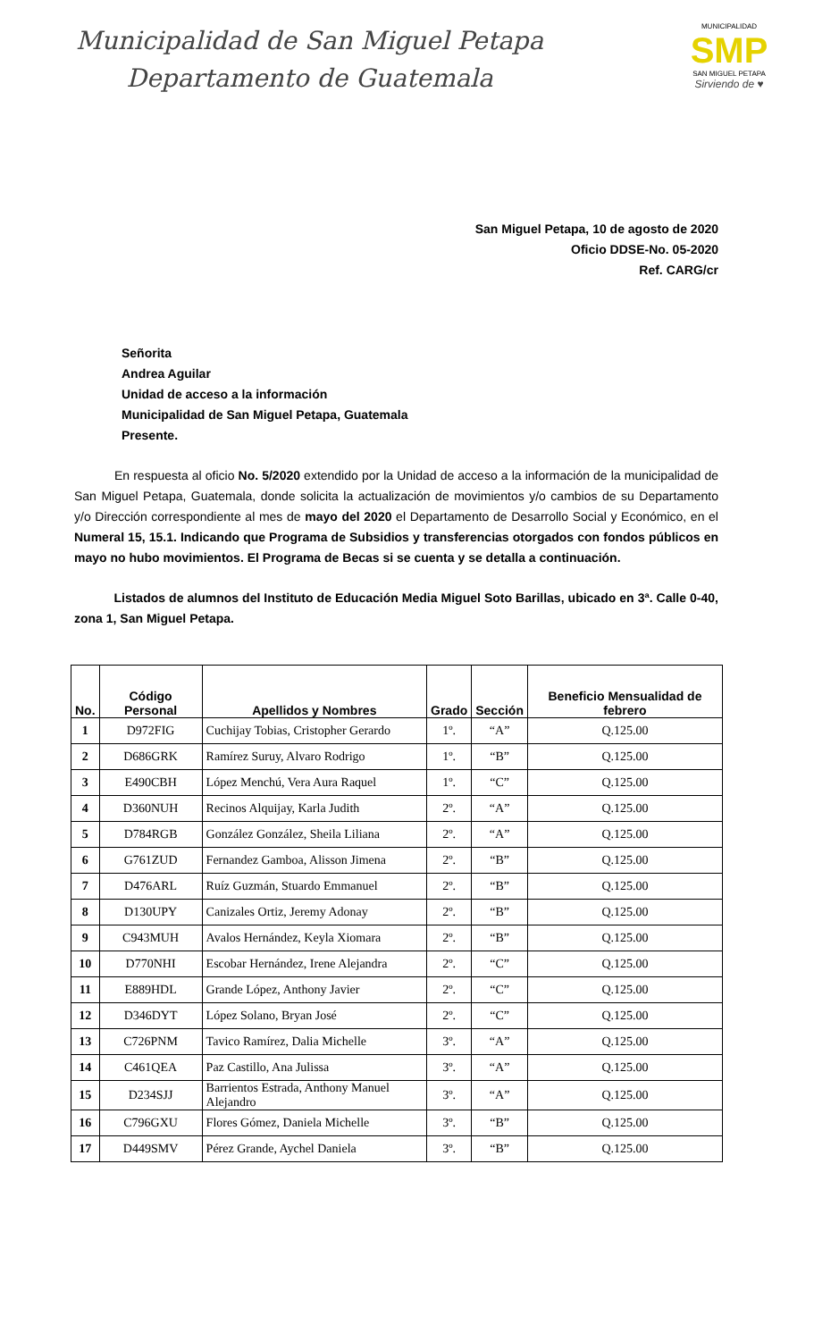Municipalidad de San Miguel Petapa
Departamento de Guatemala
MUNICIPALIDAD
SMP
SAN MIGUEL PETAPA
Sirviendo de ♥
San Miguel Petapa, 10 de agosto de 2020
Oficio DDSE-No. 05-2020
Ref. CARG/cr
Señorita
Andrea Aguilar
Unidad de acceso a la información
Municipalidad de San Miguel Petapa, Guatemala
Presente.
En respuesta al oficio No. 5/2020 extendido por la Unidad de acceso a la información de la municipalidad de San Miguel Petapa, Guatemala, donde solicita la actualización de movimientos y/o cambios de su Departamento y/o Dirección correspondiente al mes de mayo del 2020 el Departamento de Desarrollo Social y Económico, en el Numeral 15, 15.1. Indicando que Programa de Subsidios y transferencias otorgados con fondos públicos en mayo no hubo movimientos. El Programa de Becas si se cuenta y se detalla a continuación.
Listados de alumnos del Instituto de Educación Media Miguel Soto Barillas, ubicado en 3ª. Calle 0-40, zona 1, San Miguel Petapa.
| No. | Código Personal | Apellidos y Nombres | Grado | Sección | Beneficio Mensualidad de febrero |
| --- | --- | --- | --- | --- | --- |
| 1 | D972FIG | Cuchijay Tobias, Cristopher Gerardo | 1º. | “A” | Q.125.00 |
| 2 | D686GRK | Ramírez Suruy, Alvaro Rodrigo | 1º. | “B” | Q.125.00 |
| 3 | E490CBH | López Menchú, Vera Aura Raquel | 1º. | “C” | Q.125.00 |
| 4 | D360NUH | Recinos Alquijay, Karla Judith | 2º. | “A” | Q.125.00 |
| 5 | D784RGB | González González, Sheila Liliana | 2º. | “A” | Q.125.00 |
| 6 | G761ZUD | Fernandez Gamboa, Alisson Jimena | 2º. | “B” | Q.125.00 |
| 7 | D476ARL | Ruíz Guzmán, Stuardo Emmanuel | 2º. | “B” | Q.125.00 |
| 8 | D130UPY | Canizales Ortiz, Jeremy Adonay | 2º. | “B” | Q.125.00 |
| 9 | C943MUH | Avalos Hernández, Keyla Xiomara | 2º. | “B” | Q.125.00 |
| 10 | D770NHI | Escobar Hernández, Irene Alejandra | 2º. | “C” | Q.125.00 |
| 11 | E889HDL | Grande López, Anthony Javier | 2º. | “C” | Q.125.00 |
| 12 | D346DYT | López Solano, Bryan José | 2º. | “C” | Q.125.00 |
| 13 | C726PNM | Tavico Ramírez, Dalia Michelle | 3º. | “A” | Q.125.00 |
| 14 | C461QEA | Paz Castillo, Ana Julissa | 3º. | “A” | Q.125.00 |
| 15 | D234SJJ | Barrientos Estrada, Anthony Manuel Alejandro | 3º. | “A” | Q.125.00 |
| 16 | C796GXU | Flores Gómez, Daniela Michelle | 3º. | “B” | Q.125.00 |
| 17 | D449SMV | Pérez Grande, Aychel Daniela | 3º. | “B” | Q.125.00 |